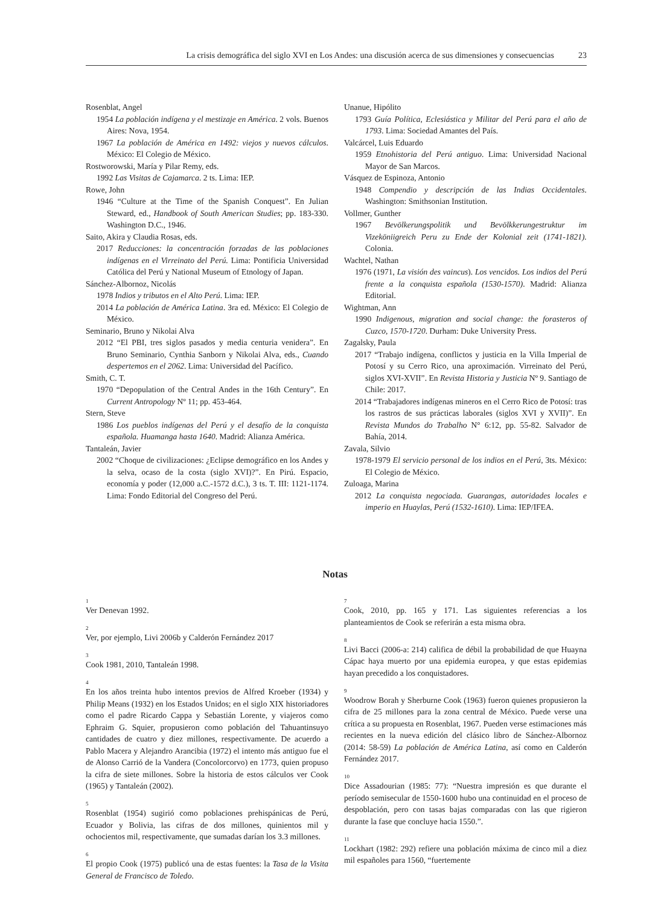La crisis demográfica del siglo XVI en Los Andes: una discusión acerca de sus dimensiones y consecuencias 23
Rosenblat, Angel
1954 La población indígena y el mestizaje en América. 2 vols. Buenos Aires: Nova, 1954.
1967 La población de América en 1492: viejos y nuevos cálculos. México: El Colegio de México.
Rostworowski, María y Pilar Remy, eds.
1992 Las Visitas de Cajamarca. 2 ts. Lima: IEP.
Rowe, John
1946 “Culture at the Time of the Spanish Conquest”. En Julian Steward, ed., Handbook of South American Studies; pp. 183-330. Washington D.C., 1946.
Saito, Akira y Claudia Rosas, eds.
2017 Reducciones: la concentración forzadas de las poblaciones indígenas en el Virreinato del Perú. Lima: Pontificia Universidad Católica del Perú y National Museum of Etnology of Japan.
Sánchez-Albornoz, Nicolás
1978 Indios y tributos en el Alto Perú. Lima: IEP.
2014 La población de América Latina. 3ra ed. México: El Colegio de México.
Seminario, Bruno y Nikolai Alva
2012 “El PBI, tres siglos pasados y media centuria venidera”. En Bruno Seminario, Cynthia Sanborn y Nikolai Alva, eds., Cuando despertemos en el 2062. Lima: Universidad del Pacífico.
Smith, C. T.
1970 “Depopulation of the Central Andes in the 16th Century”. En Current Antropology Nº 11; pp. 453-464.
Stern, Steve
1986 Los pueblos indígenas del Perú y el desafío de la conquista española. Huamanga hasta 1640. Madrid: Alianza América.
Tantaleán, Javier
2002 “Choque de civilizaciones: ¿Eclipse demográfico en los Andes y la selva, ocaso de la costa (siglo XVI)?”. En Pirú. Espacio, economía y poder (12,000 a.C.-1572 d.C.), 3 ts. T. III: 1121-1174. Lima: Fondo Editorial del Congreso del Perú.
Unanue, Hipólito
1793 Guía Política, Eclesiástica y Militar del Perú para el año de 1793. Lima: Sociedad Amantes del País.
Valcárcel, Luis Eduardo
1959 Etnohistoria del Perú antiguo. Lima: Universidad Nacional Mayor de San Marcos.
Vásquez de Espinoza, Antonio
1948 Compendio y descripción de las Indias Occidentales. Washington: Smithsonian Institution.
Vollmer, Gunther
1967 Bevölkerungspolitik und Bevölkkerungestruktur im Vizeköniigreich Peru zu Ende der Kolonial zeit (1741-1821). Colonia.
Wachtel, Nathan
1976 (1971, La visión des vaincus). Los vencidos. Los indios del Perú frente a la conquista española (1530-1570). Madrid: Alianza Editorial.
Wightman, Ann
1990 Indigenous, migration and social change: the forasteros of Cuzco, 1570-1720. Durham: Duke University Press.
Zagalsky, Paula
2017 “Trabajo indígena, conflictos y justicia en la Villa Imperial de Potosí y su Cerro Rico, una aproximación. Virreinato del Perú, siglos XVI-XVII”. En Revista Historia y Justicia Nº 9. Santiago de Chile: 2017.
2014 “Trabajadores indígenas mineros en el Cerro Rico de Potosí: tras los rastros de sus prácticas laborales (siglos XVI y XVII)”. En Revista Mundos do Trabalho N° 6:12, pp. 55-82. Salvador de Bahía, 2014.
Zavala, Silvio
1978-1979 El servicio personal de los indios en el Perú, 3ts. México: El Colegio de México.
Zuloaga, Marina
2012 La conquista negociada. Guarangas, autoridades locales e imperio en Huaylas, Perú (1532-1610). Lima: IEP/IFEA.
Notas
<sup>1</sup>
Ver Denevan 1992.
<sup>2</sup>
Ver, por ejemplo, Livi 2006b y Calderón Fernández 2017
<sup>3</sup>
Cook 1981, 2010, Tantaleán 1998.
<sup>4</sup>
En los años treinta hubo intentos previos de Alfred Kroeber (1934) y Philip Means (1932) en los Estados Unidos; en el siglo XIX historiadores como el padre Ricardo Cappa y Sebastián Lorente, y viajeros como Ephraim G. Squier, propusieron como población del Tahuantinsuyo cantidades de cuatro y diez millones, respectivamente. De acuerdo a Pablo Macera y Alejandro Arancibia (1972) el intento más antiguo fue el de Alonso Carrió de la Vandera (Concolorcorvo) en 1773, quien propuso la cifra de siete millones. Sobre la historia de estos cálculos ver Cook (1965) y Tantaleán (2002).
<sup>5</sup>
Rosenblat (1954) sugirió como poblaciones prehispánicas de Perú, Ecuador y Bolivia, las cifras de dos millones, quinientos mil y ochocientos mil, respectivamente, que sumadas darían los 3.3 millones.
<sup>6</sup>
El propio Cook (1975) publicó una de estas fuentes: la Tasa de la Visita General de Francisco de Toledo.
<sup>7</sup>
Cook, 2010, pp. 165 y 171. Las siguientes referencias a los planteamientos de Cook se referirán a esta misma obra.
<sup>8</sup>
Livi Bacci (2006-a: 214) califica de débil la probabilidad de que Huayna Cápac haya muerto por una epidemia europea, y que estas epidemias hayan precedido a los conquistadores.
<sup>9</sup>
Woodrow Borah y Sherburne Cook (1963) fueron quienes propusieron la cifra de 25 millones para la zona central de México. Puede verse una crítica a su propuesta en Rosenblat, 1967. Pueden verse estimaciones más recientes en la nueva edición del clásico libro de Sánchez-Albornoz (2014: 58-59) La población de América Latina, así como en Calderón Fernández 2017.
<sup>10</sup>
Dice Assadourian (1985: 77): “Nuestra impresión es que durante el período semisecular de 1550-1600 hubo una continuidad en el proceso de despoblación, pero con tasas bajas comparadas con las que rigieron durante la fase que concluye hacia 1550.”.
<sup>11</sup>
Lockhart (1982: 292) refiere una población máxima de cinco mil a diez mil españoles para 1560, “fuertemente